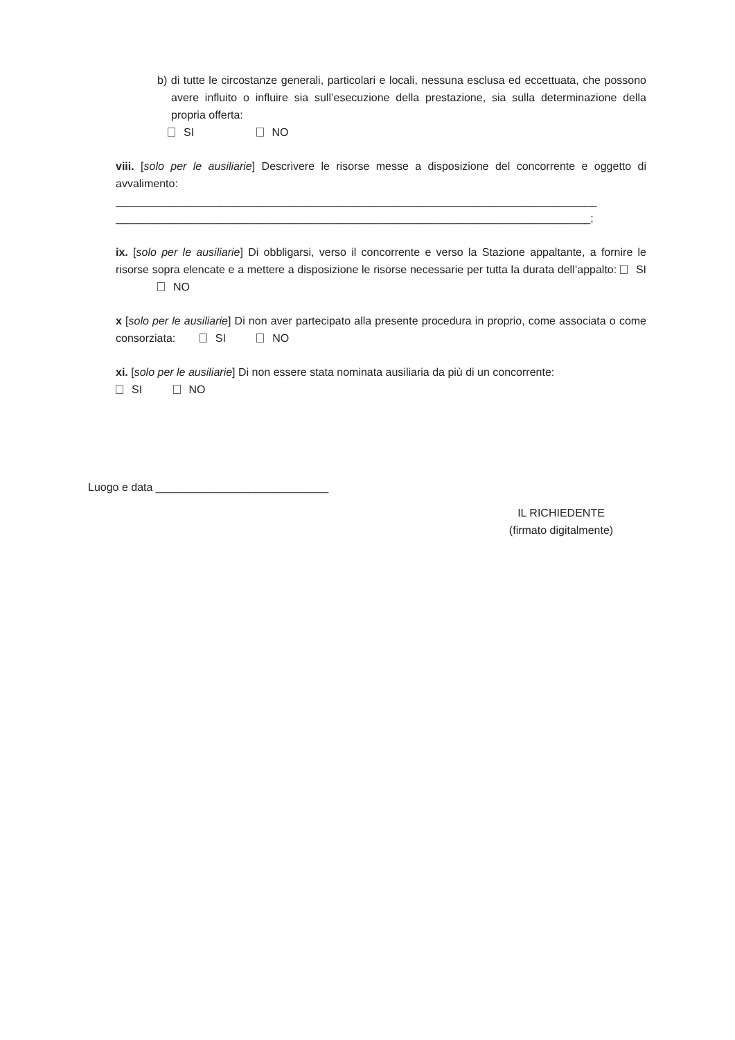b) di tutte le circostanze generali, particolari e locali, nessuna esclusa ed eccettuata, che possono avere influito o influire sia sull’esecuzione della prestazione, sia sulla determinazione della propria offerta:
SI NO
viii. [solo per le ausiliarie] Descrivere le risorse messe a disposizione del concorrente e oggetto di avvalimento:
______________________________________________________________________________
_____________________________________________________________________________;
ix. [solo per le ausiliarie] Di obbligarsi, verso il concorrente e verso la Stazione appaltante, a fornire le risorse sopra elencate e a mettere a disposizione le risorse necessarie per tutta la durata dell’appalto: SI NO
x [solo per le ausiliarie] Di non aver partecipato alla presente procedura in proprio, come associata o come consorziata: SI NO
xi. [solo per le ausiliarie] Di non essere stata nominata ausiliaria da più di un concorrente:
SI NO
Luogo e data ____________________________
IL RICHIEDENTE
(firmato digitalmente)